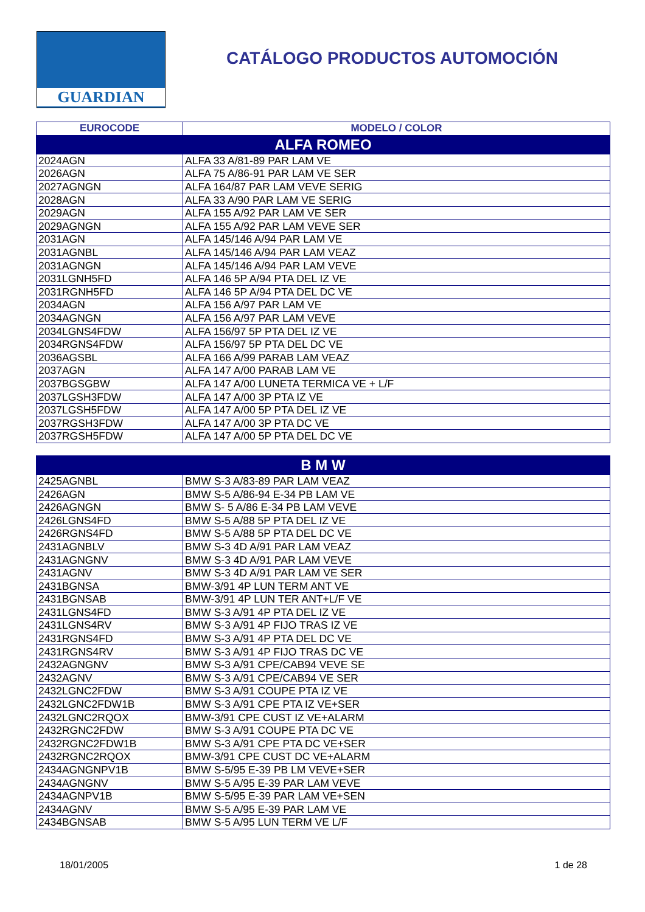GUARDIAN
CATÁLOGO PRODUCTOS AUTOMOCIÓN
| EUROCODE | MODELO / COLOR |
| --- | --- |
| ALFA ROMEO | |
| 2024AGN | ALFA 33 A/81-89 PAR LAM VE |
| 2026AGN | ALFA 75 A/86-91 PAR LAM VE SER |
| 2027AGNGN | ALFA 164/87 PAR LAM VEVE SERIG |
| 2028AGN | ALFA 33 A/90 PAR LAM VE SERIG |
| 2029AGN | ALFA 155 A/92 PAR LAM VE SER |
| 2029AGNGN | ALFA 155 A/92 PAR LAM VEVE SER |
| 2031AGN | ALFA 145/146 A/94 PAR LAM VE |
| 2031AGNBL | ALFA 145/146 A/94 PAR LAM VEAZ |
| 2031AGNGN | ALFA 145/146 A/94 PAR LAM VEVE |
| 2031LGNH5FD | ALFA 146 5P A/94 PTA DEL IZ VE |
| 2031RGNH5FD | ALFA 146 5P A/94 PTA DEL DC VE |
| 2034AGN | ALFA 156 A/97 PAR LAM VE |
| 2034AGNGN | ALFA 156 A/97 PAR LAM VEVE |
| 2034LGNS4FDW | ALFA 156/97 5P PTA DEL IZ VE |
| 2034RGNS4FDW | ALFA 156/97 5P PTA DEL DC VE |
| 2036AGSBL | ALFA 166 A/99 PARAB LAM VEAZ |
| 2037AGN | ALFA 147 A/00 PARAB LAM VE |
| 2037BGSGBW | ALFA 147 A/00 LUNETA TERMICA VE + L/F |
| 2037LGSH3FDW | ALFA 147 A/00 3P PTA IZ VE |
| 2037LGSH5FDW | ALFA 147 A/00 5P PTA DEL IZ VE |
| 2037RGSH3FDW | ALFA 147 A/00 3P PTA DC VE |
| 2037RGSH5FDW | ALFA 147 A/00 5P PTA DEL DC VE |
| B M W | |
| --- | --- |
| 2425AGNBL | BMW S-3 A/83-89 PAR LAM VEAZ |
| 2426AGN | BMW S-5 A/86-94 E-34 PB LAM VE |
| 2426AGNGN | BMW S- 5 A/86 E-34 PB LAM VEVE |
| 2426LGNS4FD | BMW S-5 A/88 5P PTA DEL IZ VE |
| 2426RGNS4FD | BMW S-5 A/88 5P PTA DEL DC VE |
| 2431AGNBLV | BMW S-3 4D A/91 PAR LAM VEAZ |
| 2431AGNGNV | BMW S-3 4D A/91 PAR LAM VEVE |
| 2431AGNV | BMW S-3 4D A/91 PAR LAM VE SER |
| 2431BGNSA | BMW-3/91 4P LUN TERM ANT VE |
| 2431BGNSAB | BMW-3/91 4P LUN TER ANT+L/F VE |
| 2431LGNS4FD | BMW S-3 A/91 4P PTA DEL IZ VE |
| 2431LGNS4RV | BMW S-3 A/91 4P FIJO TRAS IZ VE |
| 2431RGNS4FD | BMW S-3 A/91 4P PTA DEL DC VE |
| 2431RGNS4RV | BMW S-3 A/91 4P FIJO TRAS DC VE |
| 2432AGNGNV | BMW S-3 A/91 CPE/CAB94 VEVE SE |
| 2432AGNV | BMW S-3 A/91 CPE/CAB94 VE SER |
| 2432LGNC2FDW | BMW S-3 A/91 COUPE PTA IZ VE |
| 2432LGNC2FDW1B | BMW S-3 A/91 CPE PTA IZ VE+SER |
| 2432LGNC2RQOX | BMW-3/91 CPE CUST IZ VE+ALARM |
| 2432RGNC2FDW | BMW S-3 A/91 COUPE PTA DC VE |
| 2432RGNC2FDW1B | BMW S-3 A/91 CPE PTA DC VE+SER |
| 2432RGNC2RQOX | BMW-3/91 CPE CUST DC VE+ALARM |
| 2434AGNGNPV1B | BMW S-5/95 E-39 PB LM VEVE+SER |
| 2434AGNGNV | BMW S-5 A/95 E-39 PAR LAM VEVE |
| 2434AGNPV1B | BMW S-5/95 E-39 PAR LAM VE+SEN |
| 2434AGNV | BMW S-5 A/95 E-39 PAR LAM VE |
| 2434BGNSAB | BMW S-5 A/95 LUN TERM VE L/F |
18/01/2005 1 de 28